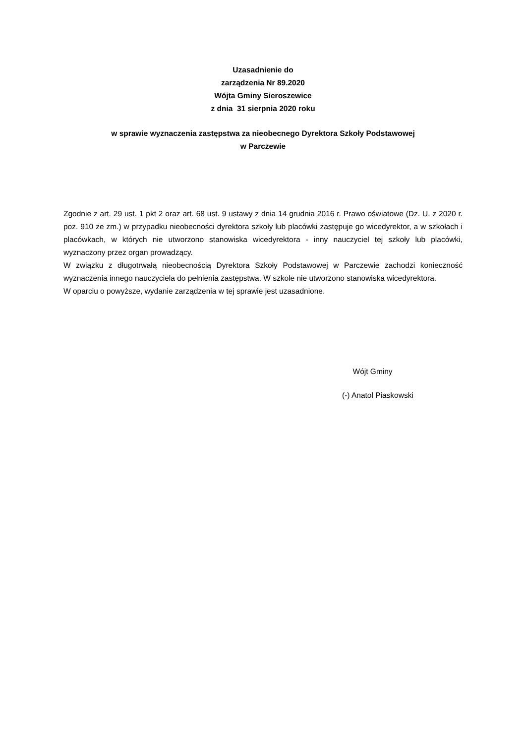Uzasadnienie do
zarządzenia Nr 89.2020
Wójta Gminy Sieroszewice
z dnia 31 sierpnia 2020 roku
w sprawie wyznaczenia zastępstwa za nieobecnego Dyrektora Szkoły Podstawowej
w Parczewie
Zgodnie z art. 29 ust. 1 pkt 2 oraz art. 68 ust. 9 ustawy z dnia 14 grudnia 2016 r. Prawo oświatowe (Dz. U. z 2020 r. poz. 910 ze zm.) w przypadku nieobecności dyrektora szkoły lub placówki zastępuje go wicedyrektor, a w szkołach i placówkach, w których nie utworzono stanowiska wicedyrektora - inny nauczyciel tej szkoły lub placówki, wyznaczony przez organ prowadzący.
W związku z długotrwałą nieobecnością Dyrektora Szkoły Podstawowej w Parczewie zachodzi konieczność wyznaczenia innego nauczyciela do pełnienia zastępstwa. W szkole nie utworzono stanowiska wicedyrektora.
W oparciu o powyższe, wydanie zarządzenia w tej sprawie jest uzasadnione.
Wójt Gminy
(-) Anatol Piaskowski